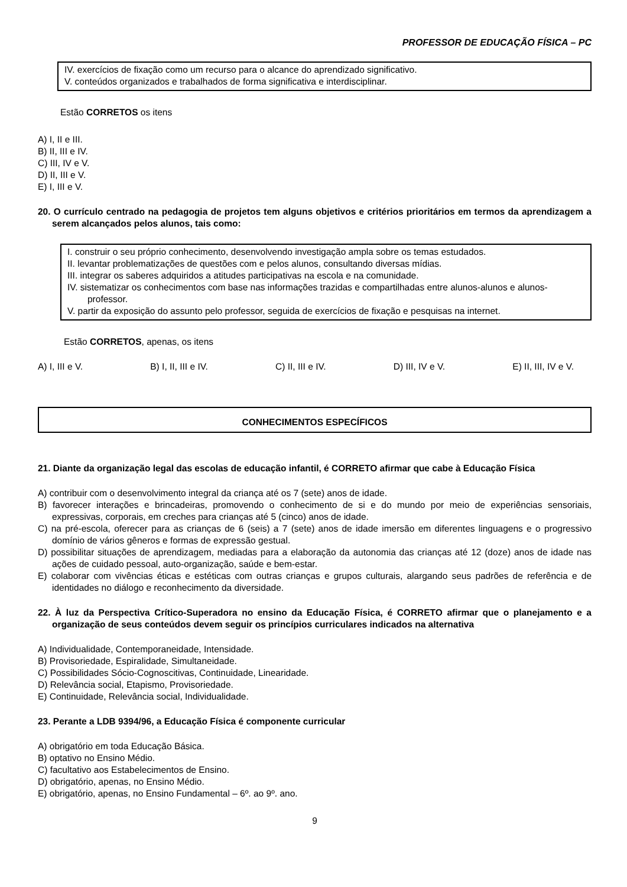PROFESSOR DE EDUCAÇÃO FÍSICA – PC
IV. exercícios de fixação como um recurso para o alcance do aprendizado significativo.
V. conteúdos organizados e trabalhados de forma significativa e interdisciplinar.
Estão CORRETOS os itens
A) I, II e III.
B) II, III e IV.
C) III, IV e V.
D) II, III e V.
E) I, III e V.
20. O currículo centrado na pedagogia de projetos tem alguns objetivos e critérios prioritários em termos da aprendizagem a serem alcançados pelos alunos, tais como:
I. construir o seu próprio conhecimento, desenvolvendo investigação ampla sobre os temas estudados.
II. levantar problematizações de questões com e pelos alunos, consultando diversas mídias.
III. integrar os saberes adquiridos a atitudes participativas na escola e na comunidade.
IV. sistematizar os conhecimentos com base nas informações trazidas e compartilhadas entre alunos-alunos e alunos-professor.
V. partir da exposição do assunto pelo professor, seguida de exercícios de fixação e pesquisas na internet.
Estão CORRETOS, apenas, os itens
A) I, III e V. B) I, II, III e IV. C) II, III e IV. D) III, IV e V. E) II, III, IV e V.
CONHECIMENTOS ESPECÍFICOS
21. Diante da organização legal das escolas de educação infantil, é CORRETO afirmar que cabe à Educação Física
A) contribuir com o desenvolvimento integral da criança até os 7 (sete) anos de idade.
B) favorecer interações e brincadeiras, promovendo o conhecimento de si e do mundo por meio de experiências sensoriais, expressivas, corporais, em creches para crianças até 5 (cinco) anos de idade.
C) na pré-escola, oferecer para as crianças de 6 (seis) a 7 (sete) anos de idade imersão em diferentes linguagens e o progressivo domínio de vários gêneros e formas de expressão gestual.
D) possibilitar situações de aprendizagem, mediadas para a elaboração da autonomia das crianças até 12 (doze) anos de idade nas ações de cuidado pessoal, auto-organização, saúde e bem-estar.
E) colaborar com vivências éticas e estéticas com outras crianças e grupos culturais, alargando seus padrões de referência e de identidades no diálogo e reconhecimento da diversidade.
22. À luz da Perspectiva Crítico-Superadora no ensino da Educação Física, é CORRETO afirmar que o planejamento e a organização de seus conteúdos devem seguir os princípios curriculares indicados na alternativa
A) Individualidade, Contemporaneidade, Intensidade.
B) Provisoriedade, Espiralidade, Simultaneidade.
C) Possibilidades Sócio-Cognoscitivas, Continuidade, Linearidade.
D) Relevância social, Etapismo, Provisoriedade.
E) Continuidade, Relevância social, Individualidade.
23. Perante a LDB 9394/96, a Educação Física é componente curricular
A) obrigatório em toda Educação Básica.
B) optativo no Ensino Médio.
C) facultativo aos Estabelecimentos de Ensino.
D) obrigatório, apenas, no Ensino Médio.
E) obrigatório, apenas, no Ensino Fundamental – 6º. ao 9º. ano.
9